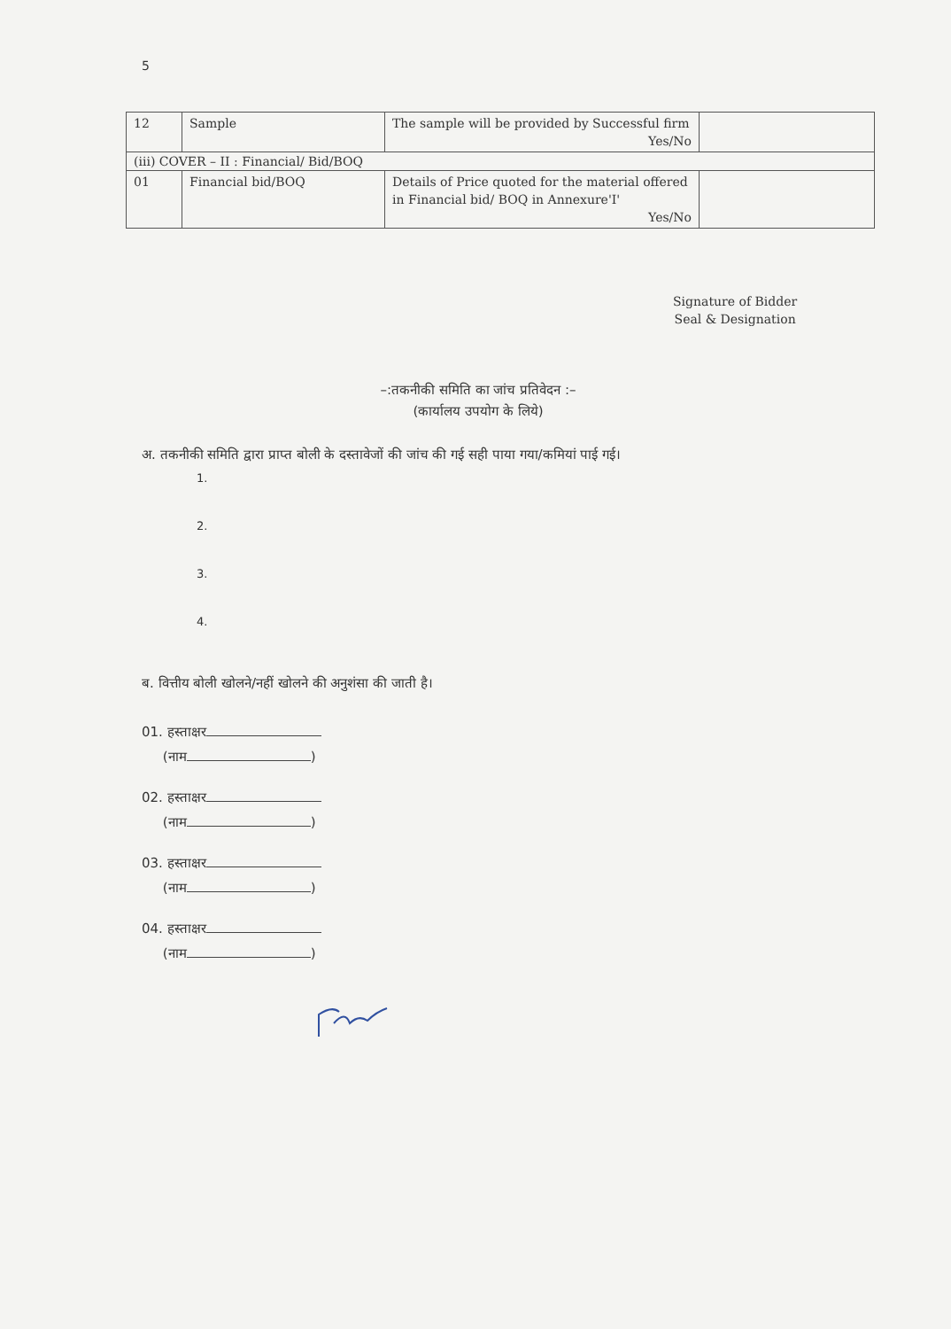5
| 12 | Sample | The sample will be provided by Successful firm Yes/No | |
| (iii) COVER – II : Financial/ Bid/BOQ | | | |
| 01 | Financial bid/BOQ | Details of Price quoted for the material offered in Financial bid/ BOQ in Annexure'I' Yes/No | |
Signature of Bidder
Seal & Designation
–:तकनीकी समिति का जांच प्रतिवेदन :–
(कार्यालय उपयोग के लिये)
अ. तकनीकी समिति द्वारा प्राप्त बोली के दस्तावेजों की जांच की गई सही पाया गया/कमियां पाई गई।
1.
2.
3.
4.
ब. वित्तीय बोली खोलने/नहीं खोलने की अनुशंसा की जाती है।
01. हस्ताक्षर
(नाम )
02. हस्ताक्षर
(नाम )
03. हस्ताक्षर
(नाम )
04. हस्ताक्षर
(नाम )